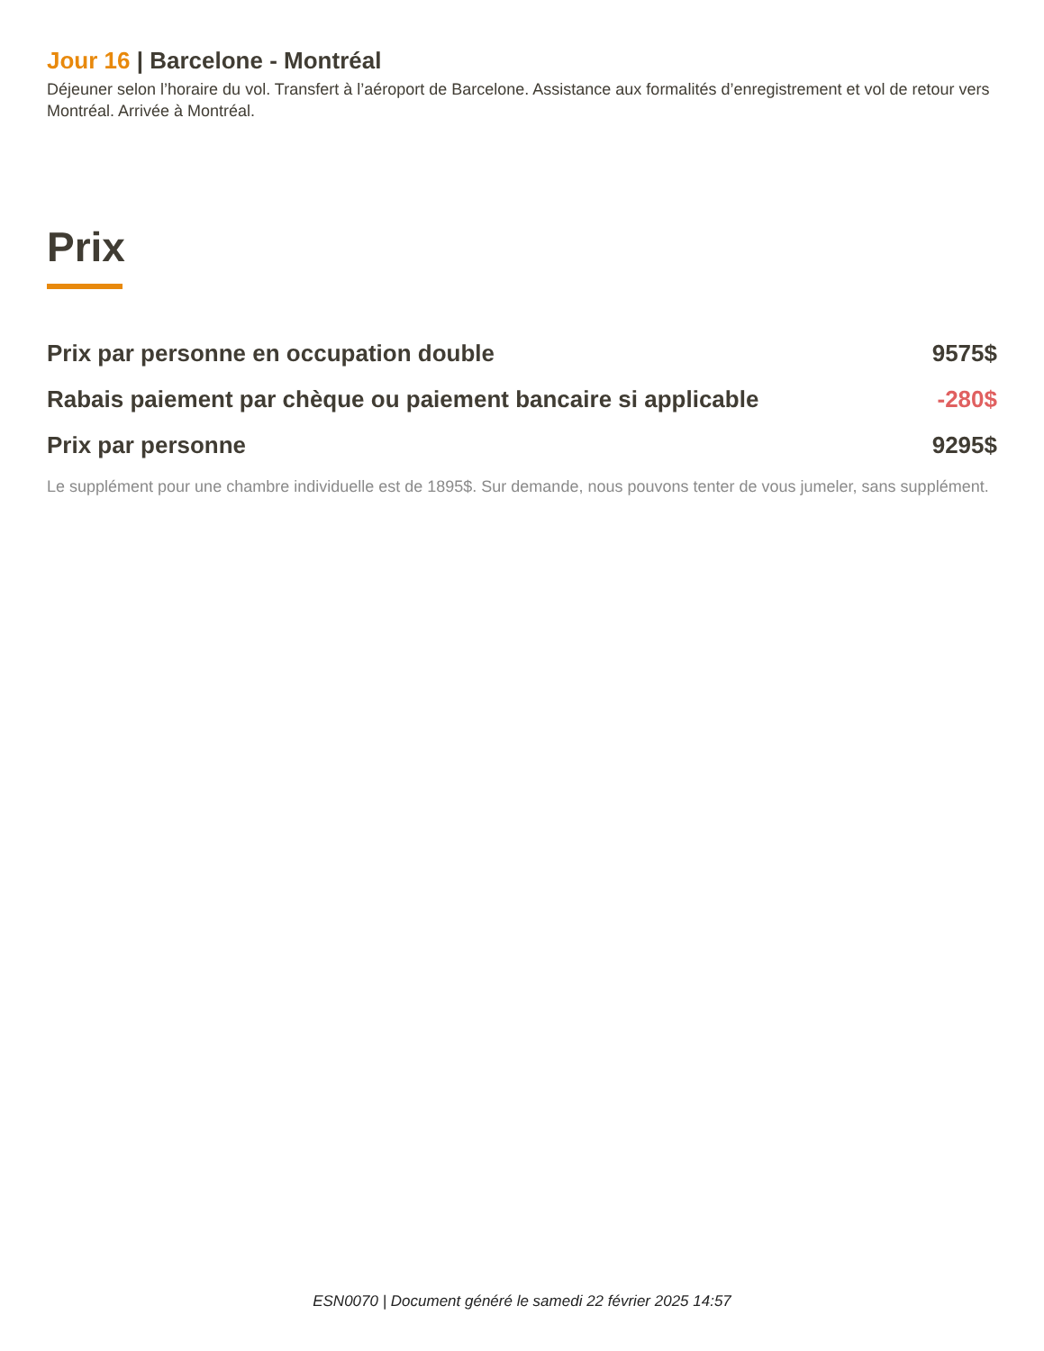Jour 16 | Barcelone - Montréal
Déjeuner selon l’horaire du vol. Transfert à l’aéroport de Barcelone. Assistance aux formalités d’enregistrement et vol de retour vers Montréal. Arrivée à Montréal.
Prix
| Prix par personne en occupation double | 9575$ |
| Rabais paiement par chèque ou paiement bancaire si applicable | -280$ |
| Prix par personne | 9295$ |
Le supplément pour une chambre individuelle est de 1895$. Sur demande, nous pouvons tenter de vous jumeler, sans supplément.
ESN0070 | Document généré le samedi 22 février 2025 14:57